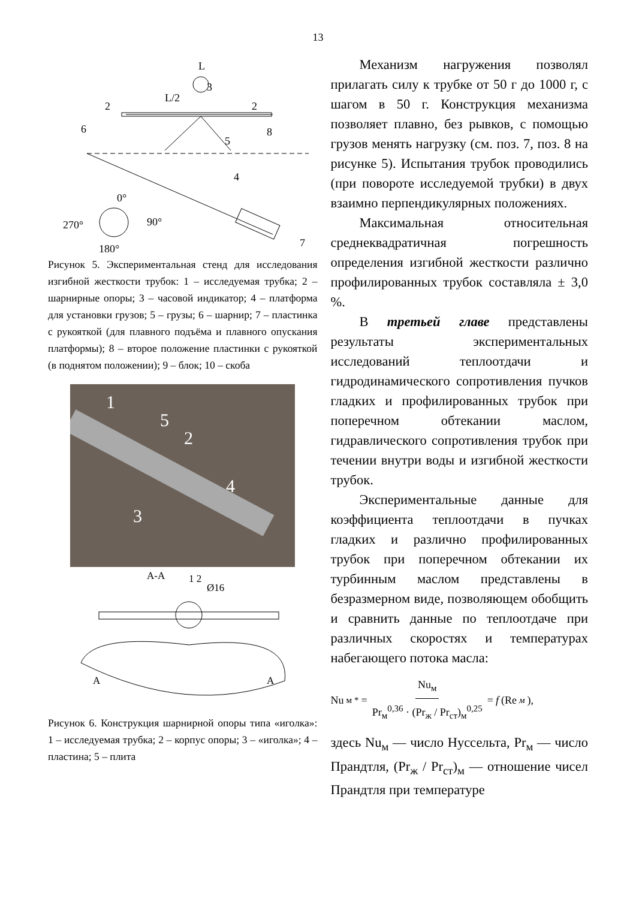13
L
L/2
0°
90°
270°
180°
3
2
2
6
5
8
4
7
Рисунок 5. Экспериментальная стенд для исследования изгибной жесткости трубок: 1 – исследуемая трубка; 2 – шарнирные опоры; 3 – часовой индикатор; 4 – платформа для установки грузов; 5 – грузы; 6 – шарнир; 7 – пластинка с рукояткой (для плавного подъёма и плавного опускания платформы); 8 – второе положение пластинки с рукояткой (в поднятом положении); 9 – блок; 10 – скоба
1
5
2
4
3
А-А
1 2
Ø16
А
А
Рисунок 6. Конструкция шарнирной опоры типа «иголка»: 1 – исследуемая трубка; 2 – корпус опоры; 3 – «иголка»; 4 – пластина; 5 – плита
Механизм нагружения позволял прилагать силу к трубке от 50 г до 1000 г, с шагом в 50 г. Конструкция механизма позволяет плавно, без рывков, с помощью грузов менять нагрузку (см. поз. 7, поз. 8 на рисунке 5). Испытания трубок проводились (при повороте исследуемой трубки) в двух взаимно перпендикулярных положениях.
Максимальная относительная среднеквадратичная погрешность определения изгибной жесткости различно профилированных трубок составляла ± 3,0 %.
В третьей главе представлены результаты экспериментальных исследований теплоотдачи и гидродинамического сопротивления пучков гладких и профилированных трубок при поперечном обтекании маслом, гидравлического сопротивления трубок при течении внутри воды и изгибной жесткости трубок.
Экспериментальные данные для коэффициента теплоотдачи в пучках гладких и различно профилированных трубок при поперечном обтекании их турбинным маслом представлены в безразмерном виде, позволяющем обобщить и сравнить данные по теплоотдаче при различных скоростях и температурах набегающего потока масла:
Nu<sub>м</sub><sup>*</sup> = Nu<sub>м</sub> Pr<sub>м</sub><sup>0,36</sup> · (Pr<sub>ж</sub> / Pr<sub>ст</sub>)<sub>м</sub><sup>0,25</sup> = f (Re<sub>м</sub>),
здесь Nu<sub>м</sub> — число Нуссельта, Pr<sub>м</sub> — число Прандтля, (Pr<sub>ж</sub> / Pr<sub>ст</sub>)<sub>м</sub> — отношение чисел Прандтля при температуре